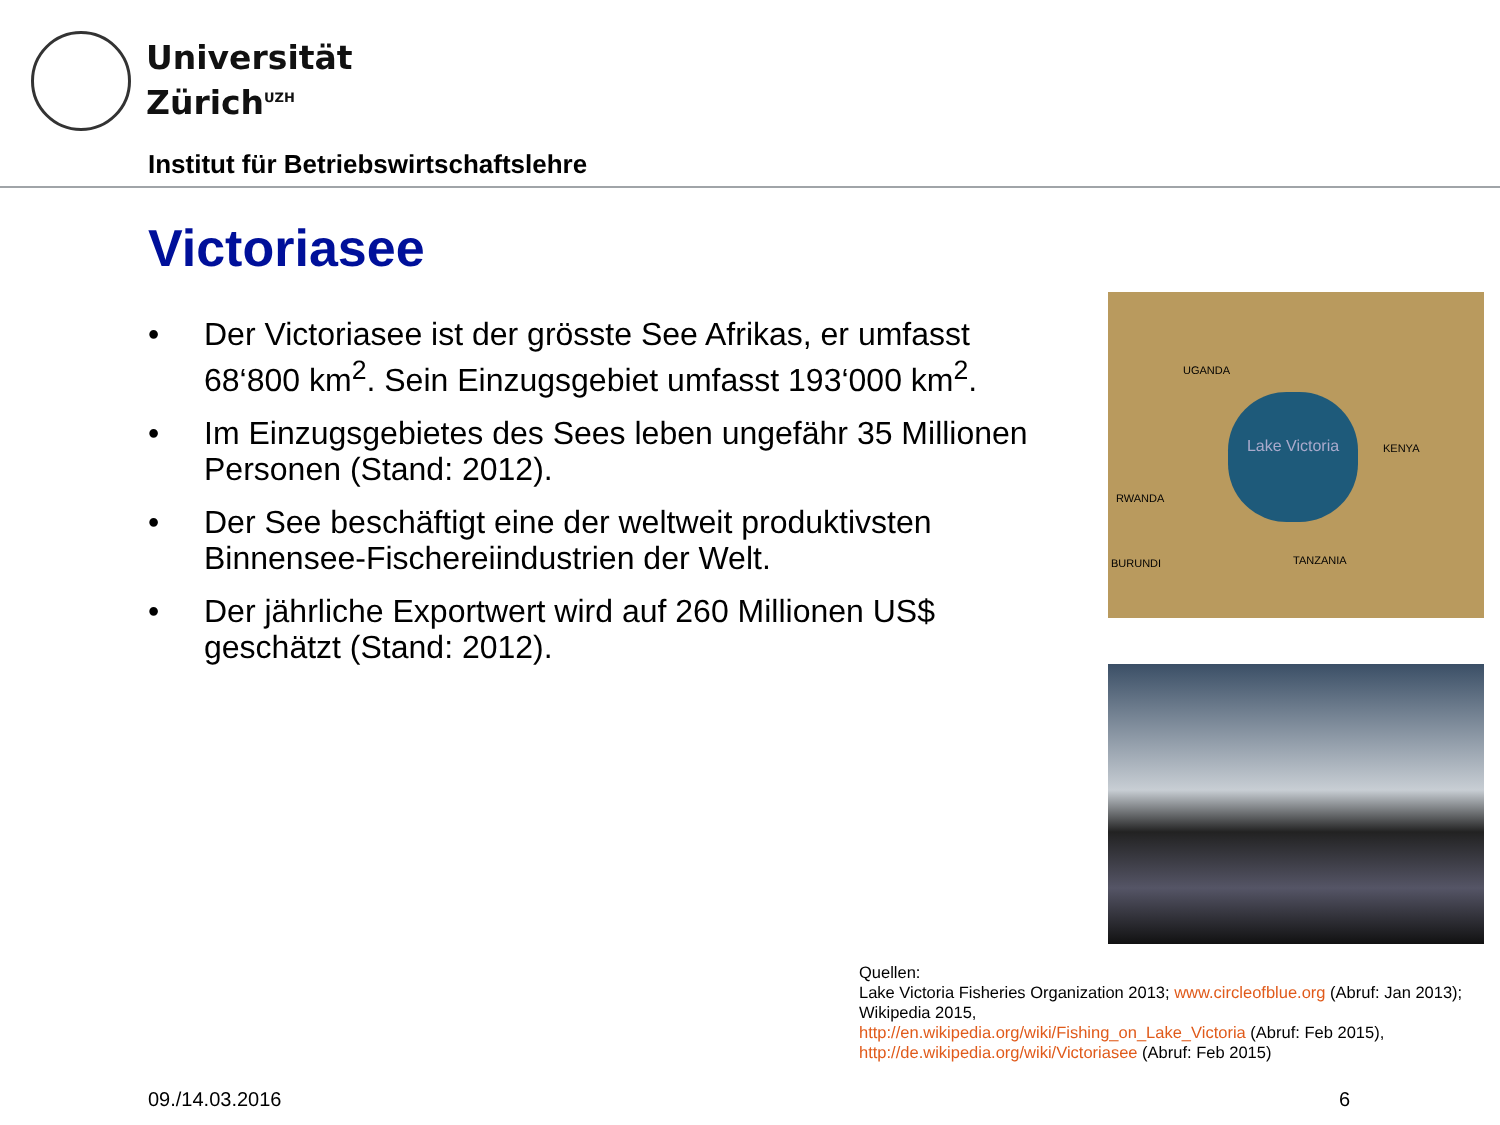Universität
Zürich<sup>UZH</sup>
Institut für Betriebswirtschaftslehre
Victoriasee
• Der Victoriasee ist der grösste See Afrikas, er umfasst 68‘800 km<sup>2</sup>. Sein Einzugsgebiet umfasst 193‘000 km<sup>2</sup>.
• Im Einzugsgebietes des Sees leben ungefähr 35 Millionen Personen (Stand: 2012).
• Der See beschäftigt eine der weltweit produktivsten Binnensee-Fischereiindustrien der Welt.
• Der jährliche Exportwert wird auf 260 Millionen US$ geschätzt (Stand: 2012).
UGANDA
KENYA
RWANDA
BURUNDI TANZANIA
Lake Victoria
Quellen:
Lake Victoria Fisheries Organization 2013; www.circleofblue.org (Abruf: Jan 2013);
Wikipedia 2015,
http://en.wikipedia.org/wiki/Fishing_on_Lake_Victoria (Abruf: Feb 2015),
http://de.wikipedia.org/wiki/Victoriasee (Abruf: Feb 2015)
09./14.03.2016 6